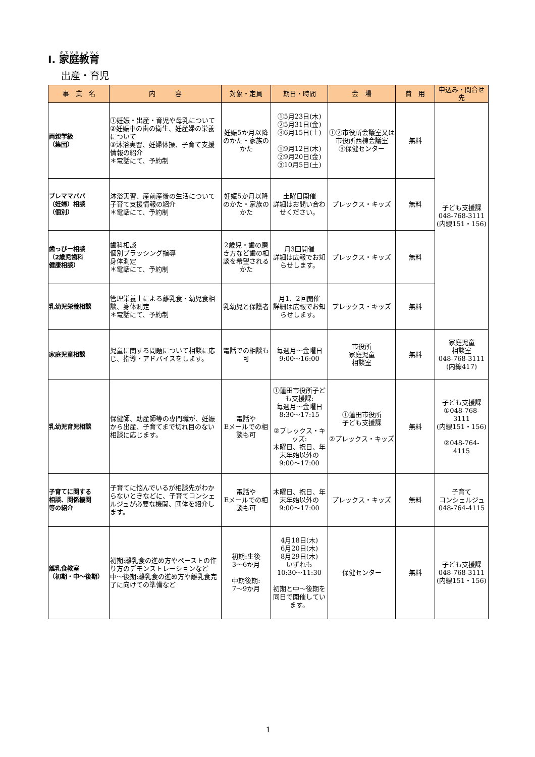Ⅰ. 家庭教育
出産・育児
| 事 業 名 | 内 容 | 対象・定員 | 期日・時間 | 会 場 | 費 用 | 申込み・問合せ先 |
| --- | --- | --- | --- | --- | --- | --- |
| 両親学級 （集団） | ①妊娠・出産・育児や母乳について ②妊娠中の歯の衛生、妊産婦の栄養について ③沐浴実習、妊婦体操、子育て支援情報の紹介 ＊電話にて、予約制 | 妊娠5か月以降のかた・家族のかた | ①5月23日(木) ②5月31日(金) ③6月15日(土) ①9月12日(木) ②9月20日(金) ③10月5日(土) | ①②市役所会議室又は市役所西棟会議室 ③保健センター | 無料 | 子ども支援課 048-768-3111 (内線151・156) |
| プレママパパ （妊婦）相談 （個別） | 沐浴実習、産前産後の生活について 子育て支援情報の紹介 ＊電話にて、予約制 | 妊娠5か月以降のかた・家族のかた | 土曜日開催 詳細はお問い合わせください。 | プレックス・キッズ | 無料 | |
| 歯っぴー相談 （2歳児歯科 健康相談） | 歯科相談 個別ブラッシング指導 身体測定 ＊電話にて、予約制 | 2歳児・歯の磨き方など歯の相談を希望されるかた | 月3回開催 詳細は広報でお知らせします。 | プレックス・キッズ | 無料 | |
| 乳幼児栄養相談 | 管理栄養士による離乳食・幼児食相談、身体測定 ＊電話にて、予約制 | 乳幼児と保護者 | 月1、2回開催 詳細は広報でお知らせします。 | プレックス・キッズ | 無料 | |
| 家庭児童相談 | 児童に関する問題について相談に応じ、指導・アドバイスをします。 | 電話での相談も可 | 毎週月～金曜日 9:00～16:00 | 市役所 家庭児童 相談室 | 無料 | 家庭児童 相談室 048-768-3111 (内線417) |
| 乳幼児育児相談 | 保健師、助産師等の専門職が、妊娠から出産、子育てまで切れ目のない相談に応じます。 | 電話や Eメールでの相談も可 | ①蓮田市役所子ども支援課: 毎週月～金曜日 8:30～17:15 ②プレックス・キッズ: 木曜日、祝日、年末年始以外の 9:00～17:00 | ①蓮田市役所 子ども支援課 ②プレックス・キッズ | 無料 | 子ども支援課 ①048-768-3111 (内線151・156) ②048-764-4115 |
| 子育てに関する 相談、関係機関 等の紹介 | 子育てに悩んでいるが相談先がわからないときなどに、子育てコンシェルジュが必要な機関、団体を紹介します。 | 電話や Eメールでの相談も可 | 木曜日、祝日、年末年始以外の 9:00～17:00 | プレックス・キッズ | 無料 | 子育て コンシェルジュ 048-764-4115 |
| 離乳食教室 （初期・中～後期） | 初期:離乳食の進め方やペーストの作り方のデモンストレーションなど 中～後期:離乳食の進め方や離乳食完了に向けての準備など | 初期:生後 3～6か月 中期後期: 7～9か月 | 4月18日(木) 6月20日(木) 8月29日(木) いずれも 10:30～11:30 初期と中～後期を同日で開催しています。 | 保健センター | 無料 | 子ども支援課 048-768-3111 (内線151・156) |
1